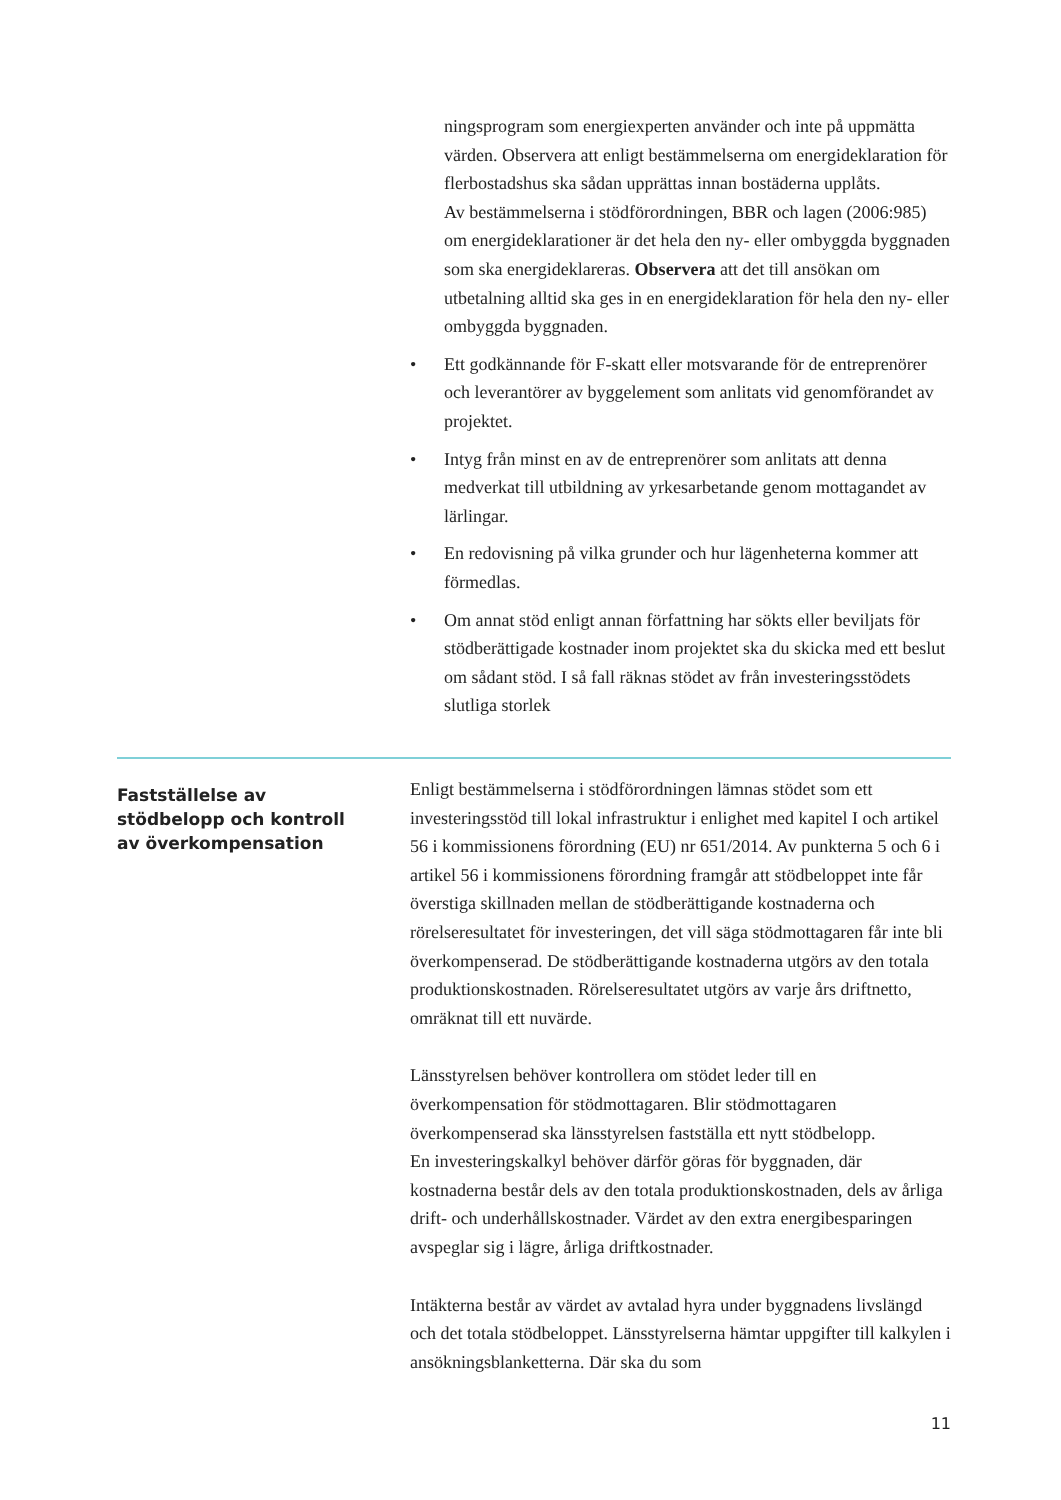ningsprogram som energiexperten använder och inte på uppmätta värden. Observera att enligt bestämmelserna om energideklaration för flerbostadshus ska sådan upprättas innan bostäderna upplåts.
Av bestämmelserna i stödförordningen, BBR och lagen (2006:985) om energideklarationer är det hela den ny- eller ombyggda byggnaden som ska energideklareras. Observera att det till ansökan om utbetalning alltid ska ges in en energideklaration för hela den ny- eller ombyggda byggnaden.
• Ett godkännande för F-skatt eller motsvarande för de entreprenörer och leverantörer av byggelement som anlitats vid genomförandet av projektet.
• Intyg från minst en av de entreprenörer som anlitats att denna medverkat till utbildning av yrkesarbetande genom mottagandet av lärlingar.
• En redovisning på vilka grunder och hur lägenheterna kommer att förmedlas.
• Om annat stöd enligt annan författning har sökts eller beviljats för stödberättigade kostnader inom projektet ska du skicka med ett beslut om sådant stöd. I så fall räknas stödet av från investeringsstödets slutliga storlek
Fastställelse av
stödbelopp och kontroll
av överkompensation
Enligt bestämmelserna i stödförordningen lämnas stödet som ett investeringsstöd till lokal infrastruktur i enlighet med kapitel I och artikel 56 i kommissionens förordning (EU) nr 651/2014. Av punkterna 5 och 6 i artikel 56 i kommissionens förordning framgår att stödbeloppet inte får överstiga skillnaden mellan de stödberättigande kostnaderna och rörelseresultatet för investeringen, det vill säga stödmottagaren får inte bli överkompenserad. De stödberättigande kostnaderna utgörs av den totala produktionskostnaden. Rörelseresultatet utgörs av varje års driftnetto, omräknat till ett nuvärde.
Länsstyrelsen behöver kontrollera om stödet leder till en överkompensation för stödmottagaren. Blir stödmottagaren överkompenserad ska länsstyrelsen fastställa ett nytt stödbelopp.
En investeringskalkyl behöver därför göras för byggnaden, där kostnaderna består dels av den totala produktionskostnaden, dels av årliga drift- och underhållskostnader. Värdet av den extra energibesparingen avspeglar sig i lägre, årliga driftkostnader.
Intäkterna består av värdet av avtalad hyra under byggnadens livslängd och det totala stödbeloppet. Länsstyrelserna hämtar uppgifter till kalkylen i ansökningsblanketterna. Där ska du som
11